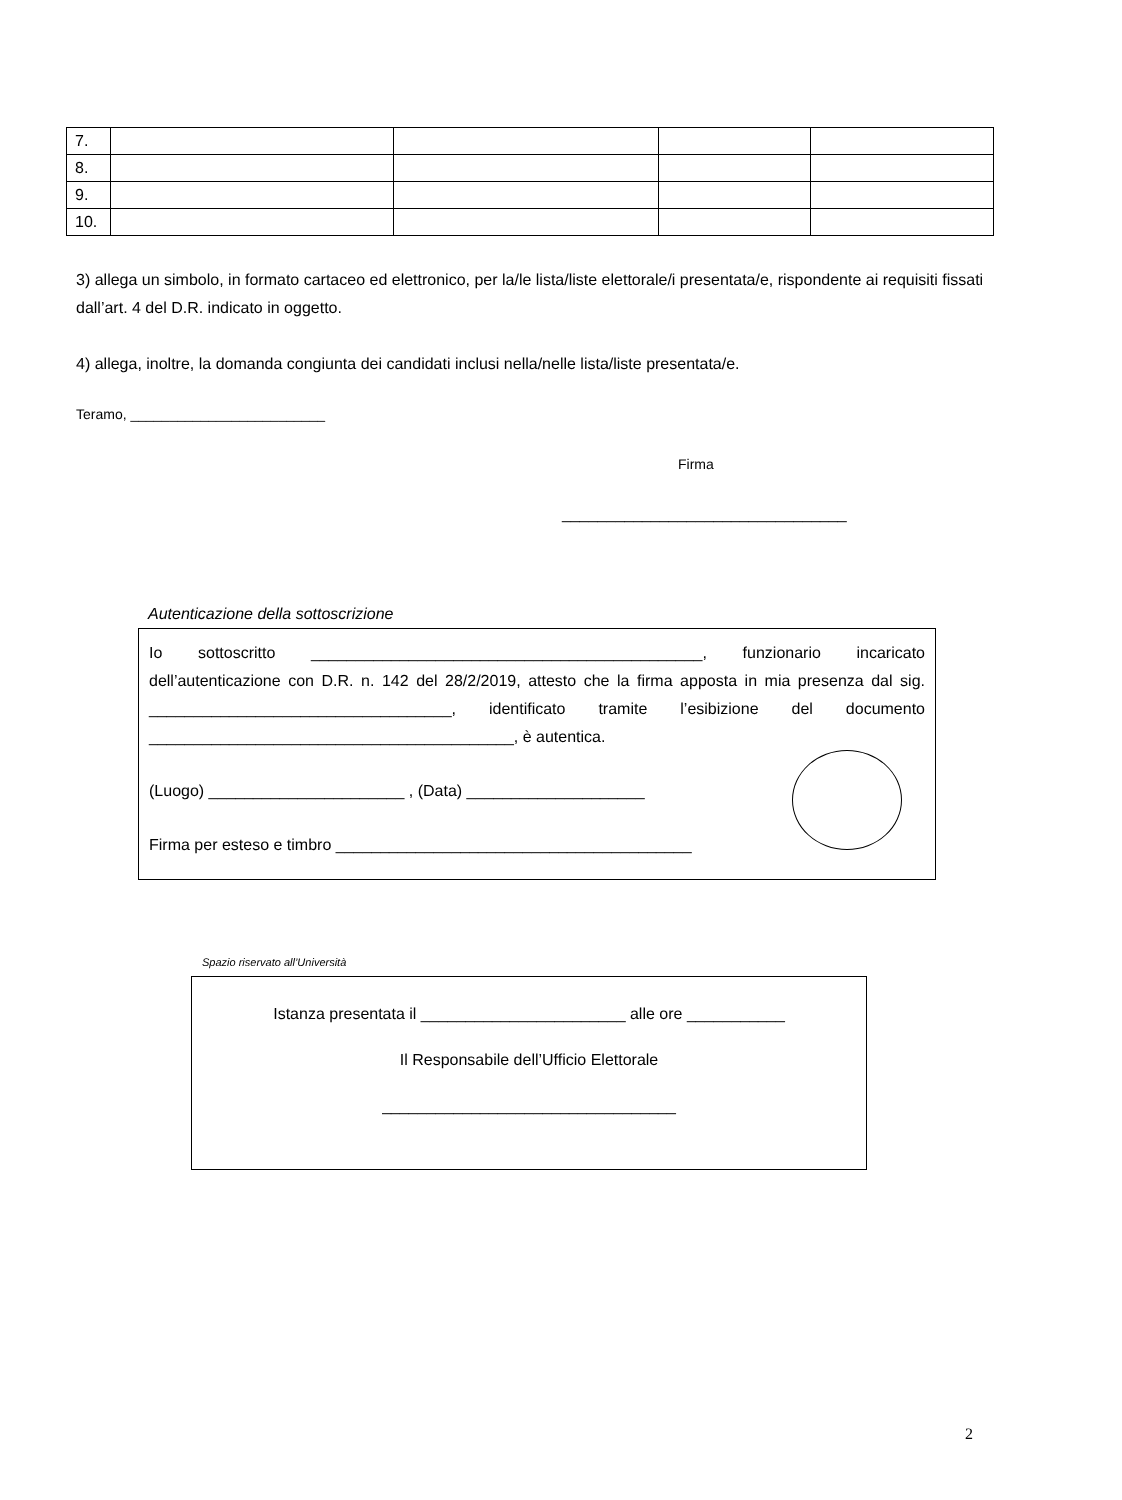| 7. | | | | |
| 8. | | | | |
| 9. | | | | |
| 10. | | | | |
3) allega un simbolo, in formato cartaceo ed elettronico, per la/le lista/liste elettorale/i presentata/e, rispondente ai requisiti fissati dall’art. 4 del D.R. indicato in oggetto.
4) allega, inoltre, la domanda congiunta dei candidati inclusi nella/nelle lista/liste presentata/e.
Teramo, _________________________
Firma
________________________________
Autenticazione della sottoscrizione
Io sottoscritto ____________________________________________, funzionario incaricato dell’autenticazione con D.R. n. 142 del 28/2/2019, attesto che la firma apposta in mia presenza dal sig. __________________________________, identificato tramite l’esibizione del documento _________________________________________, è autentica.
(Luogo) ______________________ , (Data) ____________________
Firma per esteso e timbro ________________________________________
Spazio riservato all’Università
Istanza presentata il _______________________ alle ore ___________
Il Responsabile dell’Ufficio Elettorale
_________________________________
2